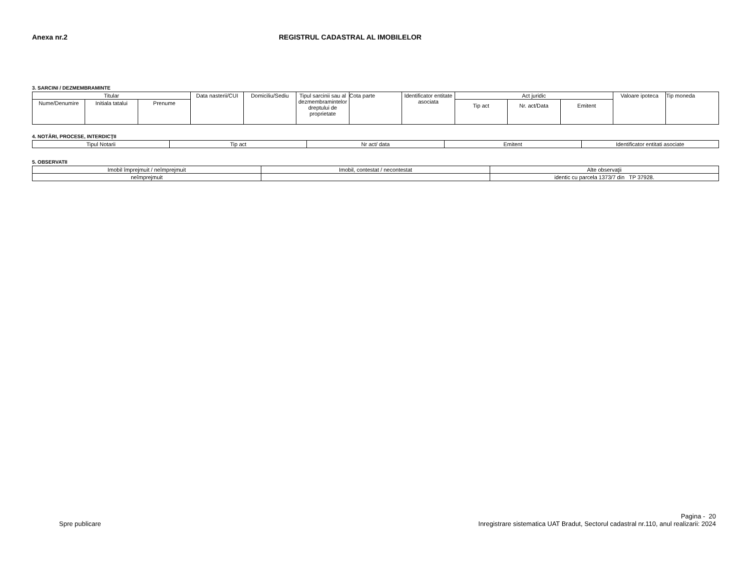Anexa nr.2 REGISTRUL CADASTRAL AL IMOBILELOR
3. SARCINI / DEZMEMBRAMINTE
| Titular | | | Data nasterii/CUI | Domiciliu/Sediu | Tipul sarcinii sau al dezmembramintelor dreptului de proprietate | Cota parte | Identificator entitate asociata | Act juridic | | | Valoare ipoteca | Tip moneda |
| --- | --- | --- | --- | --- | --- | --- | --- | --- | --- | --- | --- | --- |
| Nume/Denumire | Initiala tatalui | Prenume | | | | | | Tip act | Nr. act/Data | Emitent | | |
4. NOTĂRI, PROCESE, INTERDICŢII
| Tipul Notarii | Tip act | Nr act/ data | Emitent | Identificator entitati asociate |
| --- | --- | --- | --- | --- |
5. OBSERVATII
| Imobil împrejmuit / neîmprejmuit | Imobil, contestat / necontestat | Alte observaţii |
| --- | --- | --- |
| neîmprejmuit | | identic cu parcela 1373/7 din TP 37928. |
Pagina - 20
Spre publicare Inregistrare sistematica UAT Bradut, Sectorul cadastral nr.110, anul realizarii: 2024